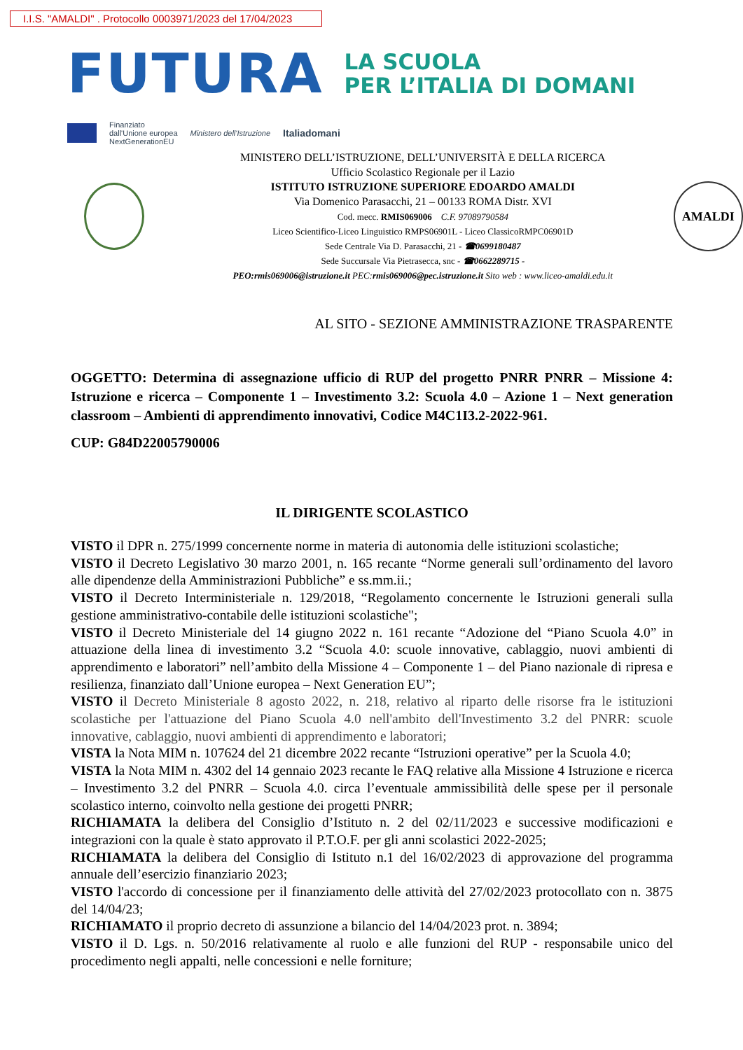I.I.S. "AMALDI" . Protocollo 0003971/2023 del 17/04/2023
FUTURA
LA SCUOLA
PER L’ITALIA DI DOMANI
Finanziato
dall'Unione europea
NextGenerationEU
Ministero dell'Istruzione
Italiadomani
MINISTERO DELL’ISTRUZIONE, DELL’UNIVERSITÀ E DELLA RICERCA
Ufficio Scolastico Regionale per il Lazio
ISTITUTO ISTRUZIONE SUPERIORE EDOARDO AMALDI
Via Domenico Parasacchi, 21 – 00133 ROMA Distr. XVI
Cod. mecc. RMIS069006 C.F. 97089790584
Liceo Scientifico-Liceo Linguistico RMPS06901L - Liceo ClassicoRMPC06901D
Sede Centrale Via D. Parasacchi, 21 - ☎0699180487
Sede Succursale Via Pietrasecca, snc - ☎0662289715 -
PEO:rmis069006@istruzione.it PEC:rmis069006@pec.istruzione.it Sito web : www.liceo-amaldi.edu.it
AMALDI
AL SITO - SEZIONE AMMINISTRAZIONE TRASPARENTE
OGGETTO: Determina di assegnazione ufficio di RUP del progetto PNRR PNRR – Missione 4: Istruzione e ricerca – Componente 1 – Investimento 3.2: Scuola 4.0 – Azione 1 – Next generation classroom – Ambienti di apprendimento innovativi, Codice M4C1I3.2-2022-961.
CUP: G84D22005790006
IL DIRIGENTE SCOLASTICO
VISTO il DPR n. 275/1999 concernente norme in materia di autonomia delle istituzioni scolastiche;
VISTO il Decreto Legislativo 30 marzo 2001, n. 165 recante “Norme generali sull’ordinamento del lavoro alle dipendenze della Amministrazioni Pubbliche” e ss.mm.ii.;
VISTO il Decreto Interministeriale n. 129/2018, “Regolamento concernente le Istruzioni generali sulla gestione amministrativo-contabile delle istituzioni scolastiche";
VISTO il Decreto Ministeriale del 14 giugno 2022 n. 161 recante “Adozione del “Piano Scuola 4.0” in attuazione della linea di investimento 3.2 “Scuola 4.0: scuole innovative, cablaggio, nuovi ambienti di apprendimento e laboratori” nell’ambito della Missione 4 – Componente 1 – del Piano nazionale di ripresa e resilienza, finanziato dall’Unione europea – Next Generation EU”;
VISTO il Decreto Ministeriale 8 agosto 2022, n. 218, relativo al riparto delle risorse fra le istituzioni scolastiche per l'attuazione del Piano Scuola 4.0 nell'ambito dell'Investimento 3.2 del PNRR: scuole innovative, cablaggio, nuovi ambienti di apprendimento e laboratori;
VISTA la Nota MIM n. 107624 del 21 dicembre 2022 recante “Istruzioni operative” per la Scuola 4.0;
VISTA la Nota MIM n. 4302 del 14 gennaio 2023 recante le FAQ relative alla Missione 4 Istruzione e ricerca – Investimento 3.2 del PNRR – Scuola 4.0. circa l’eventuale ammissibilità delle spese per il personale scolastico interno, coinvolto nella gestione dei progetti PNRR;
RICHIAMATA la delibera del Consiglio d’Istituto n. 2 del 02/11/2023 e successive modificazioni e integrazioni con la quale è stato approvato il P.T.O.F. per gli anni scolastici 2022-2025;
RICHIAMATA la delibera del Consiglio di Istituto n.1 del 16/02/2023 di approvazione del programma annuale dell’esercizio finanziario 2023;
VISTO l'accordo di concessione per il finanziamento delle attività del 27/02/2023 protocollato con n. 3875 del 14/04/23;
RICHIAMATO il proprio decreto di assunzione a bilancio del 14/04/2023 prot. n. 3894;
VISTO il D. Lgs. n. 50/2016 relativamente al ruolo e alle funzioni del RUP - responsabile unico del procedimento negli appalti, nelle concessioni e nelle forniture;